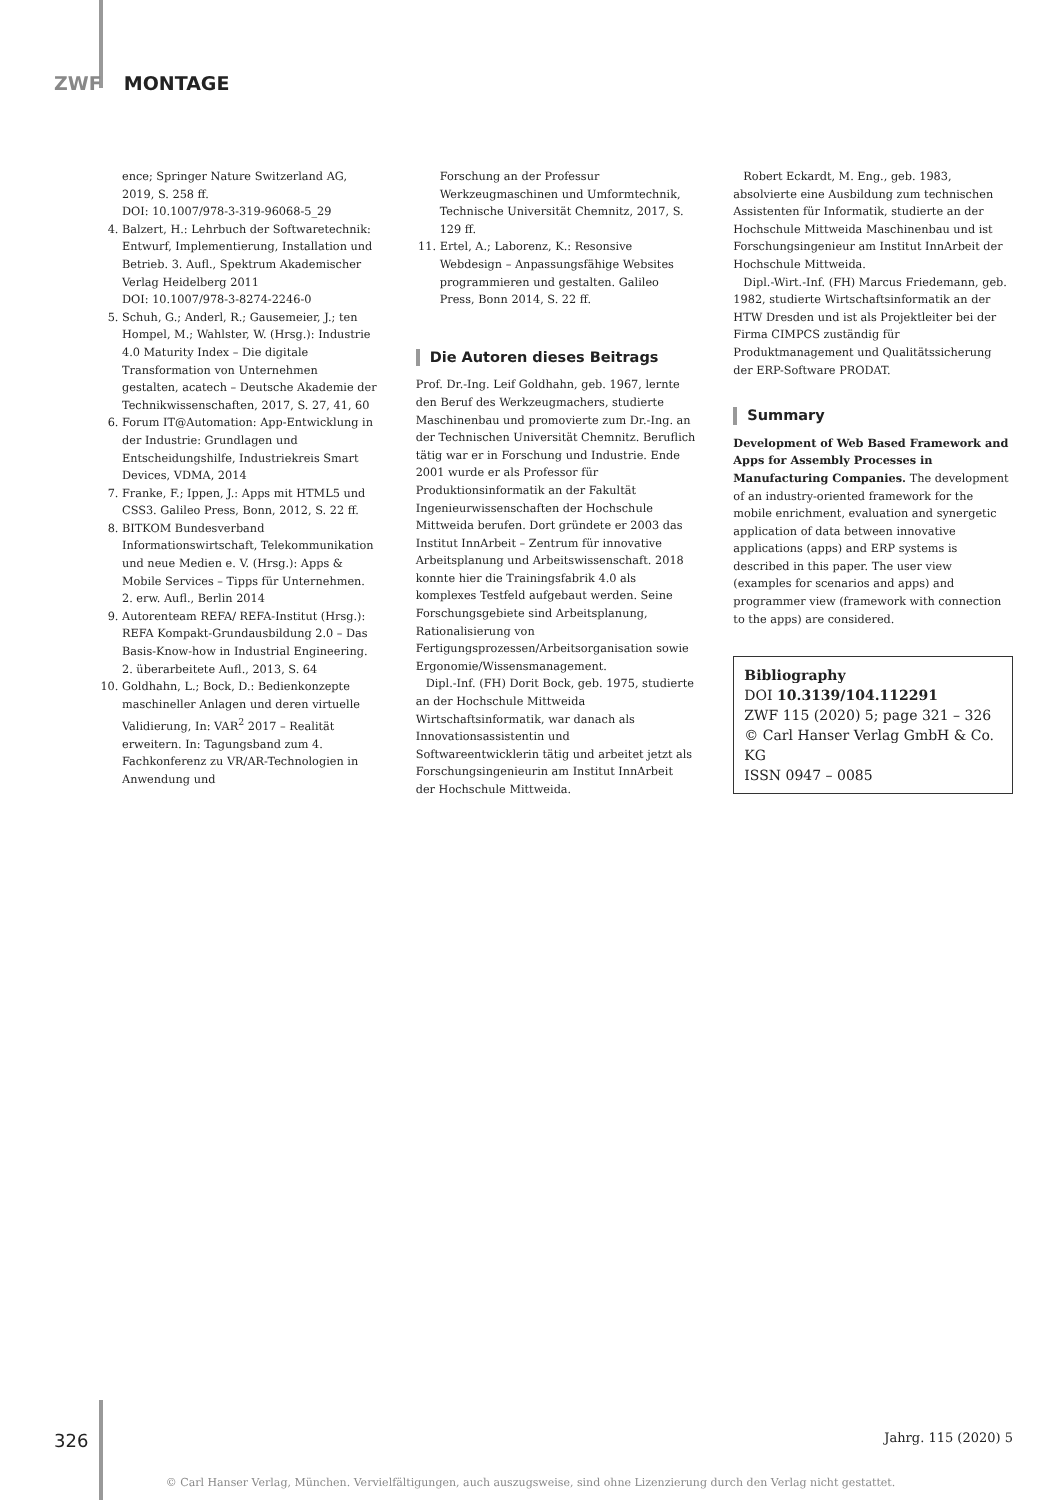ZWF MONTAGE
ence; Springer Nature Switzerland AG, 2019, S. 258 ff.
DOI: 10.1007/978-3-319-96068-5_29
4. Balzert, H.: Lehrbuch der Softwaretechnik: Entwurf, Implementierung, Installation und Betrieb. 3. Aufl., Spektrum Akademischer Verlag Heidelberg 2011
DOI: 10.1007/978-3-8274-2246-0
5. Schuh, G.; Anderl, R.; Gausemeier, J.; ten Hompel, M.; Wahlster, W. (Hrsg.): Industrie 4.0 Maturity Index – Die digitale Transformation von Unternehmen gestalten, acatech – Deutsche Akademie der Technikwissenschaften, 2017, S. 27, 41, 60
6. Forum IT@Automation: App-Entwicklung in der Industrie: Grundlagen und Entscheidungshilfe, Industriekreis Smart Devices, VDMA, 2014
7. Franke, F.; Ippen, J.: Apps mit HTML5 und CSS3. Galileo Press, Bonn, 2012, S. 22 ff.
8. BITKOM Bundesverband Informationswirtschaft, Telekommunikation und neue Medien e. V. (Hrsg.): Apps & Mobile Services – Tipps für Unternehmen. 2. erw. Aufl., Berlin 2014
9. Autorenteam REFA/ REFA-Institut (Hrsg.): REFA Kompakt-Grundausbildung 2.0 – Das Basis-Know-how in Industrial Engineering. 2. überarbeitete Aufl., 2013, S. 64
10. Goldhahn, L.; Bock, D.: Bedienkonzepte maschineller Anlagen und deren virtuelle Validierung, In: VAR<sup>2</sup> 2017 – Realität erweitern. In: Tagungsband zum 4. Fachkonferenz zu VR/AR-Technologien in Anwendung und
Forschung an der Professur Werkzeugmaschinen und Umformtechnik, Technische Universität Chemnitz, 2017, S. 129 ff.
11. Ertel, A.; Laborenz, K.: Resonsive Webdesign – Anpassungsfähige Websites programmieren und gestalten. Galileo Press, Bonn 2014, S. 22 ff.
Die Autoren dieses Beitrags
Prof. Dr.-Ing. Leif Goldhahn, geb. 1967, lernte den Beruf des Werkzeugmachers, studierte Maschinenbau und promovierte zum Dr.-Ing. an der Technischen Universität Chemnitz. Beruflich tätig war er in Forschung und Industrie. Ende 2001 wurde er als Professor für Produktionsinformatik an der Fakultät Ingenieurwissenschaften der Hochschule Mittweida berufen. Dort gründete er 2003 das Institut InnArbeit – Zentrum für innovative Arbeitsplanung und Arbeitswissenschaft. 2018 konnte hier die Trainingsfabrik 4.0 als komplexes Testfeld aufgebaut werden. Seine Forschungsgebiete sind Arbeitsplanung, Rationalisierung von Fertigungsprozessen/Arbeitsorganisation sowie Ergonomie/Wissensmanagement.
Dipl.-Inf. (FH) Dorit Bock, geb. 1975, studierte an der Hochschule Mittweida Wirtschaftsinformatik, war danach als Innovationsassistentin und Softwareentwicklerin tätig und arbeitet jetzt als Forschungsingenieurin am Institut InnArbeit der Hochschule Mittweida.
Robert Eckardt, M. Eng., geb. 1983, absolvierte eine Ausbildung zum technischen Assistenten für Informatik, studierte an der Hochschule Mittweida Maschinenbau und ist Forschungsingenieur am Institut InnArbeit der Hochschule Mittweida.
Dipl.-Wirt.-Inf. (FH) Marcus Friedemann, geb. 1982, studierte Wirtschaftsinformatik an der HTW Dresden und ist als Projektleiter bei der Firma CIMPCS zuständig für Produktmanagement und Qualitätssicherung der ERP-Software PRODAT.
Summary
Development of Web Based Framework and Apps for Assembly Processes in Manufacturing Companies. The development of an industry-oriented framework for the mobile enrichment, evaluation and synergetic application of data between innovative applications (apps) and ERP systems is described in this paper. The user view (examples for scenarios and apps) and programmer view (framework with connection to the apps) are considered.
Bibliography
DOI 10.3139/104.112291
ZWF 115 (2020) 5; page 321 – 326
© Carl Hanser Verlag GmbH & Co. KG
ISSN 0947 – 0085
326 Jahrg. 115 (2020) 5
© Carl Hanser Verlag, München. Vervielfältigungen, auch auszugsweise, sind ohne Lizenzierung durch den Verlag nicht gestattet.